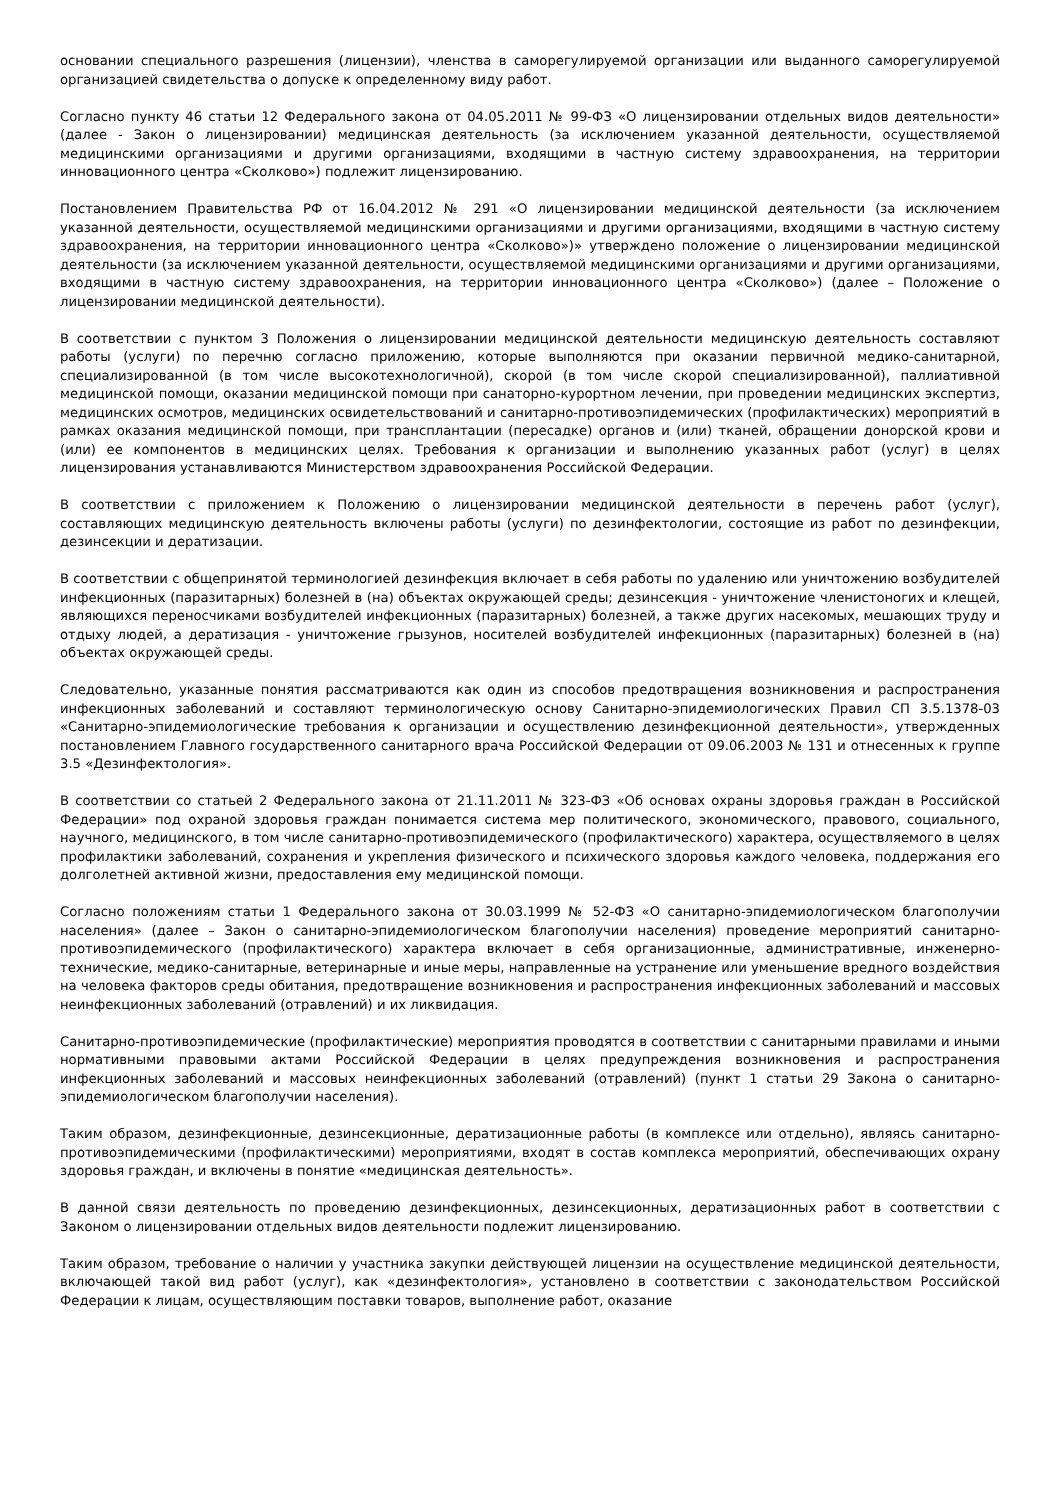основании специального разрешения (лицензии), членства в саморегулируемой организации или выданного саморегулируемой организацией свидетельства о допуске к определенному виду работ.
Согласно пункту 46 статьи 12 Федерального закона от 04.05.2011 № 99-ФЗ «О лицензировании отдельных видов деятельности» (далее - Закон о лицензировании) медицинская деятельность (за исключением указанной деятельности, осуществляемой медицинскими организациями и другими организациями, входящими в частную систему здравоохранения, на территории инновационного центра «Сколково») подлежит лицензированию.
Постановлением Правительства РФ от 16.04.2012 № 291 «О лицензировании медицинской деятельности (за исключением указанной деятельности, осуществляемой медицинскими организациями и другими организациями, входящими в частную систему здравоохранения, на территории инновационного центра «Сколково»)» утверждено положение о лицензировании медицинской деятельности (за исключением указанной деятельности, осуществляемой медицинскими организациями и другими организациями, входящими в частную систему здравоохранения, на территории инновационного центра «Сколково») (далее – Положение о лицензировании медицинской деятельности).
В соответствии с пунктом 3 Положения о лицензировании медицинской деятельности медицинскую деятельность составляют работы (услуги) по перечню согласно приложению, которые выполняются при оказании первичной медико-санитарной, специализированной (в том числе высокотехнологичной), скорой (в том числе скорой специализированной), паллиативной медицинской помощи, оказании медицинской помощи при санаторно-курортном лечении, при проведении медицинских экспертиз, медицинских осмотров, медицинских освидетельствований и санитарно-противоэпидемических (профилактических) мероприятий в рамках оказания медицинской помощи, при трансплантации (пересадке) органов и (или) тканей, обращении донорской крови и (или) ее компонентов в медицинских целях. Требования к организации и выполнению указанных работ (услуг) в целях лицензирования устанавливаются Министерством здравоохранения Российской Федерации.
В соответствии с приложением к Положению о лицензировании медицинской деятельности в перечень работ (услуг), составляющих медицинскую деятельность включены работы (услуги) по дезинфектологии, состоящие из работ по дезинфекции, дезинсекции и дератизации.
В соответствии с общепринятой терминологией дезинфекция включает в себя работы по удалению или уничтожению возбудителей инфекционных (паразитарных) болезней в (на) объектах окружающей среды; дезинсекция - уничтожение членистоногих и клещей, являющихся переносчиками возбудителей инфекционных (паразитарных) болезней, а также других насекомых, мешающих труду и отдыху людей, а дератизация - уничтожение грызунов, носителей возбудителей инфекционных (паразитарных) болезней в (на) объектах окружающей среды.
Следовательно, указанные понятия рассматриваются как один из способов предотвращения возникновения и распространения инфекционных заболеваний и составляют терминологическую основу Санитарно-эпидемиологических Правил СП 3.5.1378-03 «Санитарно-эпидемиологические требования к организации и осуществлению дезинфекционной деятельности», утвержденных постановлением Главного государственного санитарного врача Российской Федерации от 09.06.2003 № 131 и отнесенных к группе 3.5 «Дезинфектология».
В соответствии со статьей 2 Федерального закона от 21.11.2011 № 323-ФЗ «Об основах охраны здоровья граждан в Российской Федерации» под охраной здоровья граждан понимается система мер политического, экономического, правового, социального, научного, медицинского, в том числе санитарно-противоэпидемического (профилактического) характера, осуществляемого в целях профилактики заболеваний, сохранения и укрепления физического и психического здоровья каждого человека, поддержания его долголетней активной жизни, предоставления ему медицинской помощи.
Согласно положениям статьи 1 Федерального закона от 30.03.1999 № 52-ФЗ «О санитарно-эпидемиологическом благополучии населения» (далее – Закон о санитарно-эпидемиологическом благополучии населения) проведение мероприятий санитарно-противоэпидемического (профилактического) характера включает в себя организационные, административные, инженерно-технические, медико-санитарные, ветеринарные и иные меры, направленные на устранение или уменьшение вредного воздействия на человека факторов среды обитания, предотвращение возникновения и распространения инфекционных заболеваний и массовых неинфекционных заболеваний (отравлений) и их ликвидация.
Санитарно-противоэпидемические (профилактические) мероприятия проводятся в соответствии с санитарными правилами и иными нормативными правовыми актами Российской Федерации в целях предупреждения возникновения и распространения инфекционных заболеваний и массовых неинфекционных заболеваний (отравлений) (пункт 1 статьи 29 Закона о санитарно-эпидемиологическом благополучии населения).
Таким образом, дезинфекционные, дезинсекционные, дератизационные работы (в комплексе или отдельно), являясь санитарно-противоэпидемическими (профилактическими) мероприятиями, входят в состав комплекса мероприятий, обеспечивающих охрану здоровья граждан, и включены в понятие «медицинская деятельность».
В данной связи деятельность по проведению дезинфекционных, дезинсекционных, дератизационных работ в соответствии с Законом о лицензировании отдельных видов деятельности подлежит лицензированию.
Таким образом, требование о наличии у участника закупки действующей лицензии на осуществление медицинской деятельности, включающей такой вид работ (услуг), как «дезинфектология», установлено в соответствии с законодательством Российской Федерации к лицам, осуществляющим поставки товаров, выполнение работ, оказание